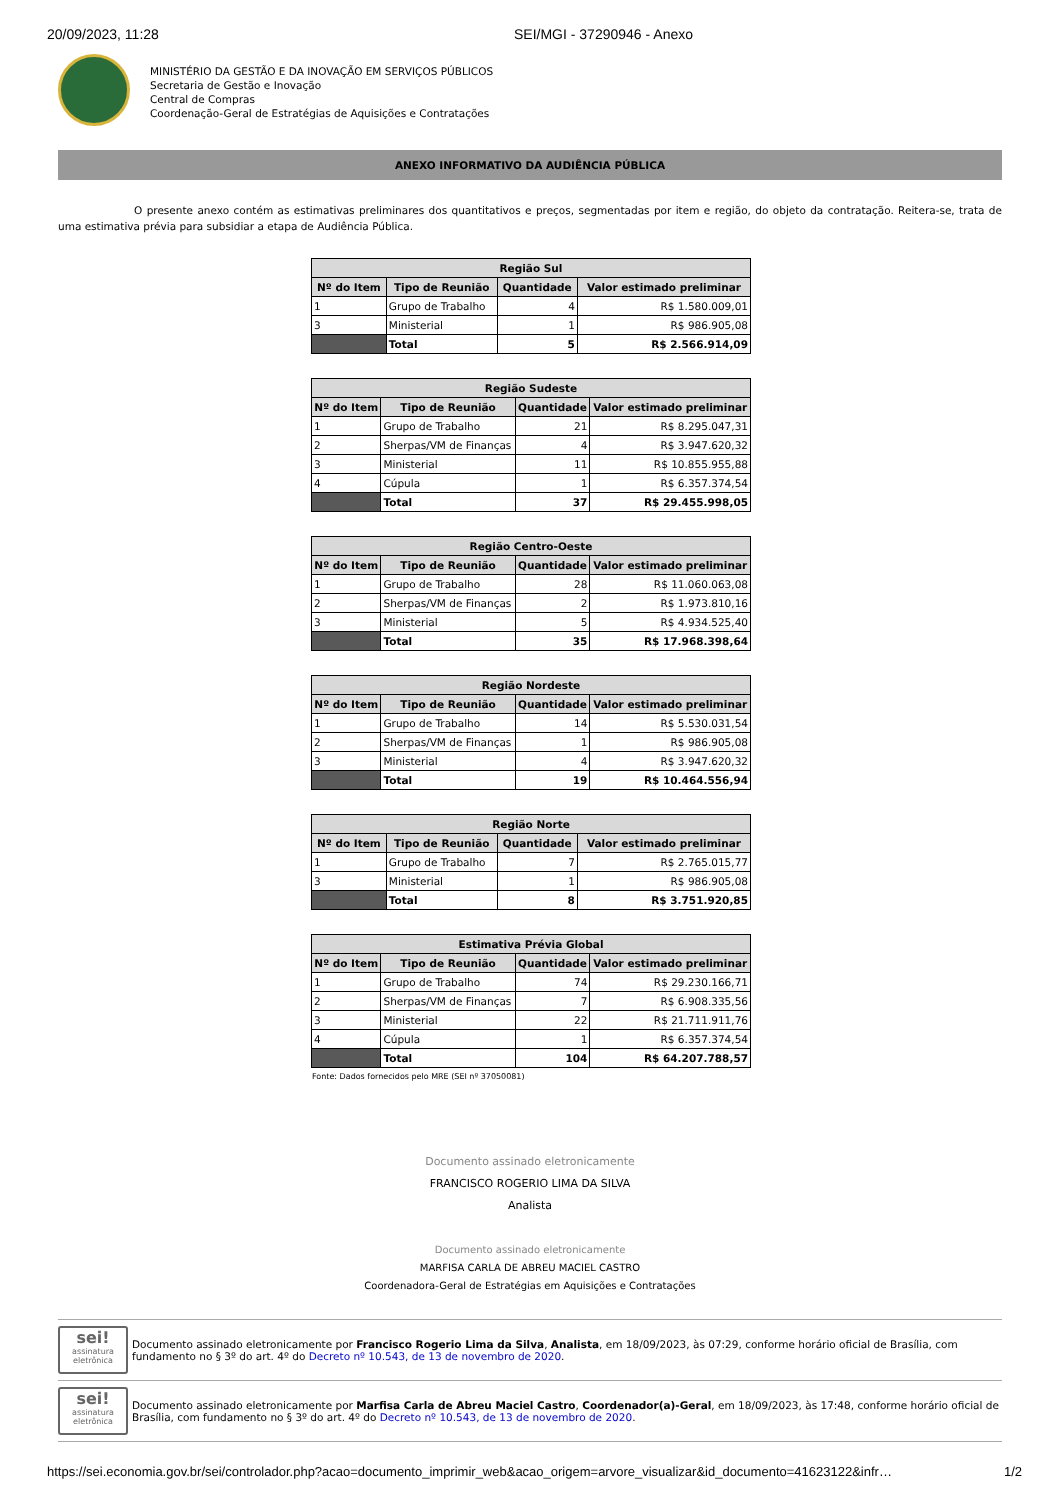20/09/2023, 11:28 SEI/MGI - 37290946 - Anexo
MINISTÉRIO DA GESTÃO E DA INOVAÇÃO EM SERVIÇOS PÚBLICOS
Secretaria de Gestão e Inovação
Central de Compras
Coordenação-Geral de Estratégias de Aquisições e Contratações
ANEXO INFORMATIVO DA AUDIÊNCIA PÚBLICA
O presente anexo contém as estimativas preliminares dos quantitativos e preços, segmentadas por item e região, do objeto da contratação. Reitera-se, trata de uma estimativa prévia para subsidiar a etapa de Audiência Pública.
| Região Sul | | | |
| --- | --- | --- | --- |
| Nº do Item | Tipo de Reunião | Quantidade | Valor estimado preliminar |
| 1 | Grupo de Trabalho | 4 | R$ 1.580.009,01 |
| 3 | Ministerial | 1 | R$ 986.905,08 |
| | Total | 5 | R$ 2.566.914,09 |
| Região Sudeste | | | |
| --- | --- | --- | --- |
| Nº do Item | Tipo de Reunião | Quantidade | Valor estimado preliminar |
| 1 | Grupo de Trabalho | 21 | R$ 8.295.047,31 |
| 2 | Sherpas/VM de Finanças | 4 | R$ 3.947.620,32 |
| 3 | Ministerial | 11 | R$ 10.855.955,88 |
| 4 | Cúpula | 1 | R$ 6.357.374,54 |
| | Total | 37 | R$ 29.455.998,05 |
| Região Centro-Oeste | | | |
| --- | --- | --- | --- |
| Nº do Item | Tipo de Reunião | Quantidade | Valor estimado preliminar |
| 1 | Grupo de Trabalho | 28 | R$ 11.060.063,08 |
| 2 | Sherpas/VM de Finanças | 2 | R$ 1.973.810,16 |
| 3 | Ministerial | 5 | R$ 4.934.525,40 |
| | Total | 35 | R$ 17.968.398,64 |
| Região Nordeste | | | |
| --- | --- | --- | --- |
| Nº do Item | Tipo de Reunião | Quantidade | Valor estimado preliminar |
| 1 | Grupo de Trabalho | 14 | R$ 5.530.031,54 |
| 2 | Sherpas/VM de Finanças | 1 | R$ 986.905,08 |
| 3 | Ministerial | 4 | R$ 3.947.620,32 |
| | Total | 19 | R$ 10.464.556,94 |
| Região Norte | | | |
| --- | --- | --- | --- |
| Nº do Item | Tipo de Reunião | Quantidade | Valor estimado preliminar |
| 1 | Grupo de Trabalho | 7 | R$ 2.765.015,77 |
| 3 | Ministerial | 1 | R$ 986.905,08 |
| | Total | 8 | R$ 3.751.920,85 |
| Estimativa Prévia Global | | | |
| --- | --- | --- | --- |
| Nº do Item | Tipo de Reunião | Quantidade | Valor estimado preliminar |
| 1 | Grupo de Trabalho | 74 | R$ 29.230.166,71 |
| 2 | Sherpas/VM de Finanças | 7 | R$ 6.908.335,56 |
| 3 | Ministerial | 22 | R$ 21.711.911,76 |
| 4 | Cúpula | 1 | R$ 6.357.374,54 |
| | Total | 104 | R$ 64.207.788,57 |
Fonte: Dados fornecidos pelo MRE (SEI nº 37050081)
Documento assinado eletronicamente
FRANCISCO ROGERIO LIMA DA SILVA
Analista
Documento assinado eletronicamente
MARFISA CARLA DE ABREU MACIEL CASTRO
Coordenadora-Geral de Estratégias em Aquisições e Contratações
sei!
assinatura eletrônica
Documento assinado eletronicamente por Francisco Rogerio Lima da Silva, Analista, em 18/09/2023, às 07:29, conforme horário oficial de Brasília, com fundamento no § 3º do art. 4º do Decreto nº 10.543, de 13 de novembro de 2020.
sei!
assinatura eletrônica
Documento assinado eletronicamente por Marfisa Carla de Abreu Maciel Castro, Coordenador(a)-Geral, em 18/09/2023, às 17:48, conforme horário oficial de Brasília, com fundamento no § 3º do art. 4º do Decreto nº 10.543, de 13 de novembro de 2020.
https://sei.economia.gov.br/sei/controlador.php?acao=documento_imprimir_web&acao_origem=arvore_visualizar&id_documento=41623122&infr… 1/2